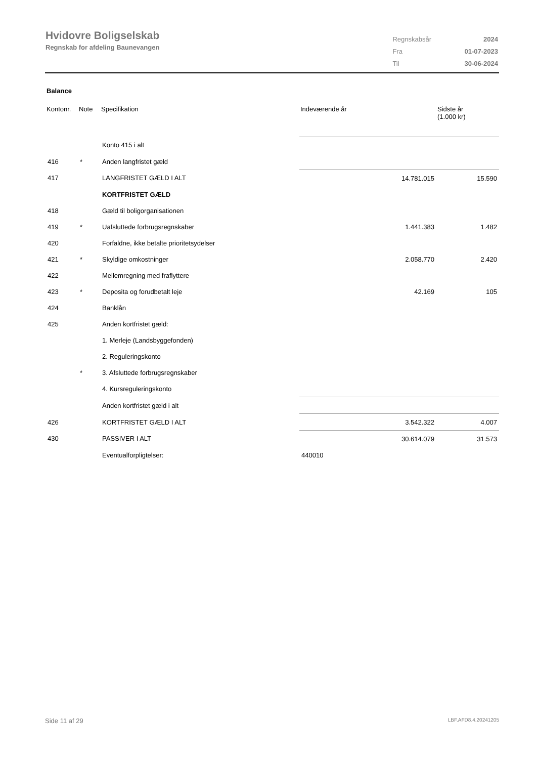Hvidovre Boligselskab
Regnskab for afdeling Baunevangen
| Regnskabsår | 2024 |
| Fra | 01-07-2023 |
| Til | 30-06-2024 |
Balance
| Kontonr. | Note | Specifikation | Indeværende år | Sidste år (1.000 kr) |
| --- | --- | --- | --- | --- |
| | | Konto 415 i alt | | |
| 416 | * | Anden langfristet gæld | | |
| 417 | | LANGFRISTET GÆLD I ALT | 14.781.015 | 15.590 |
| | | KORTFRISTET GÆLD | | |
| 418 | | Gæld til boligorganisationen | | |
| 419 | * | Uafsluttede forbrugsregnskaber | 1.441.383 | 1.482 |
| 420 | | Forfaldne, ikke betalte prioritetsydelser | | |
| 421 | * | Skyldige omkostninger | 2.058.770 | 2.420 |
| 422 | | Mellemregning med fraflyttere | | |
| 423 | * | Deposita og forudbetalt leje | 42.169 | 105 |
| 424 | | Banklån | | |
| 425 | | Anden kortfristet gæld: | | |
| | | 1. Merleje (Landsbyggefonden) | | |
| | | 2. Reguleringskonto | | |
| | * | 3. Afsluttede forbrugsregnskaber | | |
| | | 4. Kursreguleringskonto | | |
| | | Anden kortfristet gæld i alt | | |
| 426 | | KORTFRISTET GÆLD I ALT | 3.542.322 | 4.007 |
| 430 | | PASSIVER I ALT | 30.614.079 | 31.573 |
| | | Eventualforpligtelser: | 440010 | |
Side 11 af 29 LBF.AFD8.4.20241205